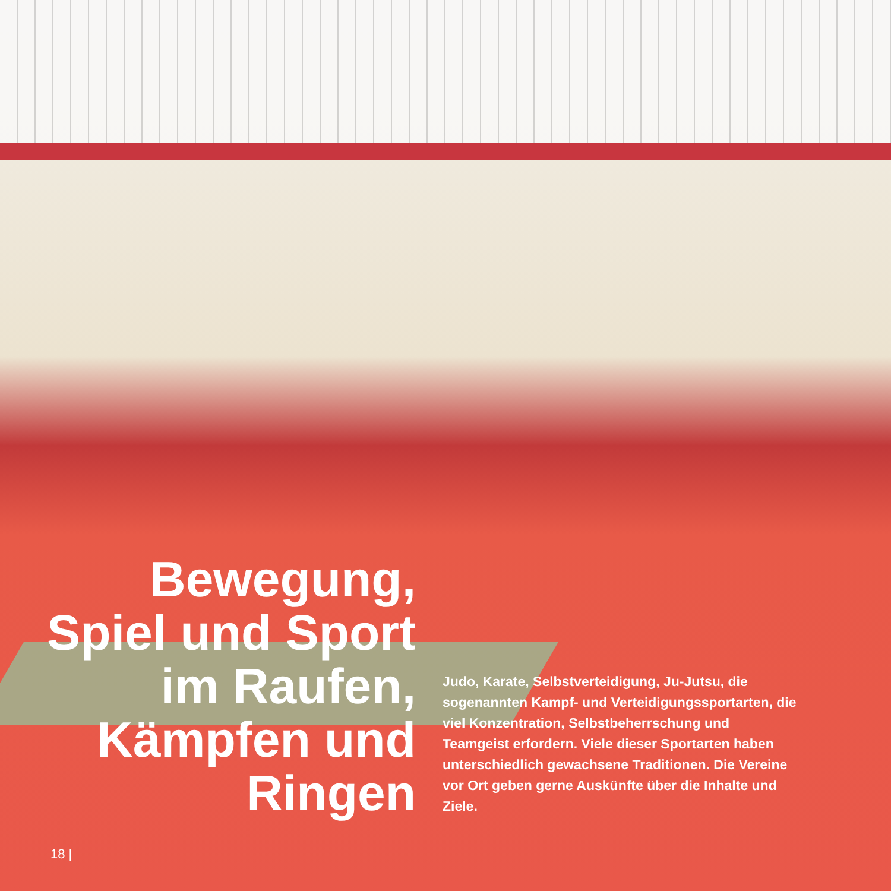Bewegung,
Spiel und Sport
im Raufen,
Kämpfen und
Ringen
Judo, Karate, Selbstverteidigung, Ju-Jutsu, die sogenannten Kampf- und Verteidigungssportarten, die viel Konzentration, Selbstbeherrschung und Teamgeist erfordern. Viele dieser Sportarten haben unterschiedlich gewachsene Traditionen. Die Vereine vor Ort geben gerne Auskünfte über die Inhalte und Ziele.
18 |